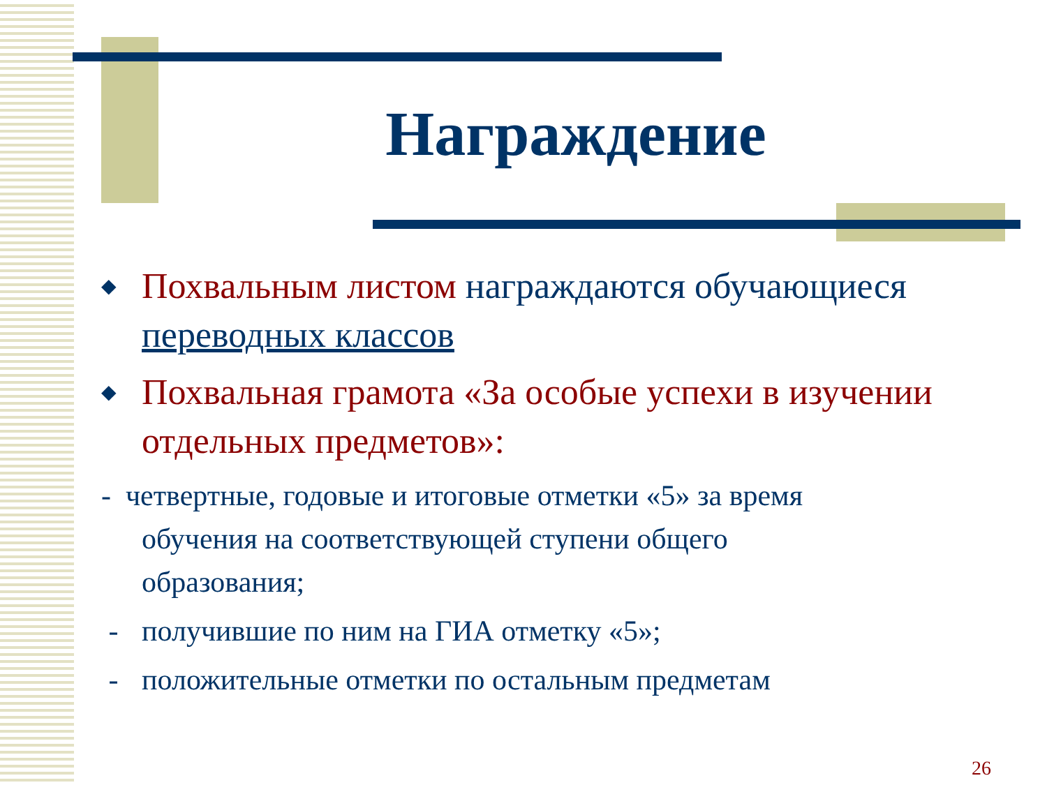Награждение
◆ Похвальным листом награждаются обучающиеся переводных классов
◆ Похвальная грамота «За особые успехи в изучении отдельных предметов»:
- четвертные, годовые и итоговые отметки «5» за время
обучения на соответствующей ступени общего
образования;
- получившие по ним на ГИА отметку «5»;
- положительные отметки по остальным предметам
26